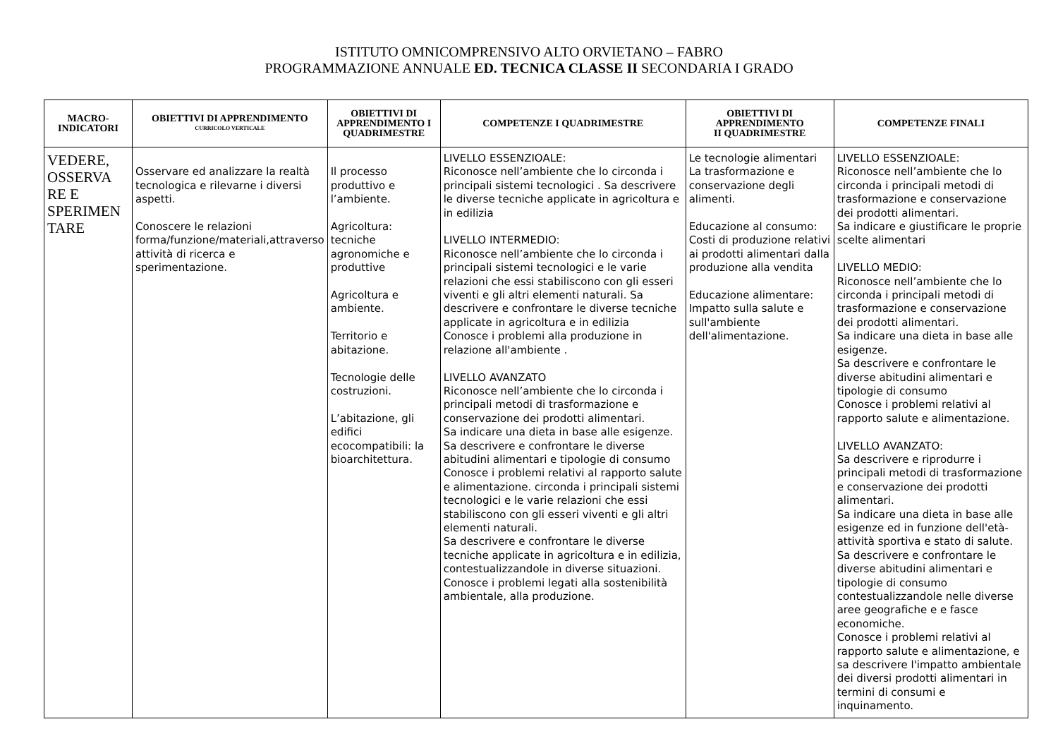ISTITUTO OMNICOMPRENSIVO ALTO ORVIETANO – FABRO
PROGRAMMAZIONE ANNUALE ED. TECNICA CLASSE II SECONDARIA I GRADO
| MACRO- INDICATORI | OBIETTIVI DI APPRENDIMENTO CURRICOLO VERTICALE | OBIETTIVI DI APPRENDIMENTO I QUADRIMESTRE | COMPETENZE I QUADRIMESTRE | OBIETTIVI DI APPRENDIMENTO II QUADRIMESTRE | COMPETENZE FINALI |
| --- | --- | --- | --- | --- | --- |
| VEDERE, OSSERVA RE E SPERIMEN TARE | Osservare ed analizzare la realtà tecnologica e rilevarne i diversi aspetti. Conoscere le relazioni forma/funzione/materiali,attraverso attività di ricerca e sperimentazione. | Il processo produttivo e l’ambiente. Agricoltura: tecniche agronomiche e produttive Agricoltura e ambiente. Territorio e abitazione. Tecnologie delle costruzioni. L’abitazione, gli edifici ecocompatibili: la bioarchitettura. | LIVELLO ESSENZIOALE: Riconosce nell’ambiente che lo circonda i principali sistemi tecnologici . Sa descrivere le diverse tecniche applicate in agricoltura e in edilizia LIVELLO INTERMEDIO: Riconosce nell’ambiente che lo circonda i principali sistemi tecnologici e le varie relazioni che essi stabiliscono con gli esseri viventi e gli altri elementi naturali. Sa descrivere e confrontare le diverse tecniche applicate in agricoltura e in edilizia Conosce i problemi alla produzione in relazione all'ambiente . LIVELLO AVANZATO Riconosce nell’ambiente che lo circonda i principali metodi di trasformazione e conservazione dei prodotti alimentari. Sa indicare una dieta in base alle esigenze. Sa descrivere e confrontare le diverse abitudini alimentari e tipologie di consumo Conosce i problemi relativi al rapporto salute e alimentazione. circonda i principali sistemi tecnologici e le varie relazioni che essi stabiliscono con gli esseri viventi e gli altri elementi naturali. Sa descrivere e confrontare le diverse tecniche applicate in agricoltura e in edilizia, contestualizzandole in diverse situazioni. Conosce i problemi legati alla sostenibilità ambientale, alla produzione. | Le tecnologie alimentari La trasformazione e conservazione degli alimenti. Educazione al consumo: Costi di produzione relativi ai prodotti alimentari dalla produzione alla vendita Educazione alimentare: Impatto sulla salute e sull'ambiente dell'alimentazione. | LIVELLO ESSENZIOALE: Riconosce nell’ambiente che lo circonda i principali metodi di trasformazione e conservazione dei prodotti alimentari. Sa indicare e giustificare le proprie scelte alimentari LIVELLO MEDIO: Riconosce nell’ambiente che lo circonda i principali metodi di trasformazione e conservazione dei prodotti alimentari. Sa indicare una dieta in base alle esigenze. Sa descrivere e confrontare le diverse abitudini alimentari e tipologie di consumo Conosce i problemi relativi al rapporto salute e alimentazione. LIVELLO AVANZATO: Sa descrivere e riprodurre i principali metodi di trasformazione e conservazione dei prodotti alimentari. Sa indicare una dieta in base alle esigenze ed in funzione dell'età-attività sportiva e stato di salute. Sa descrivere e confrontare le diverse abitudini alimentari e tipologie di consumo contestualizzandole nelle diverse aree geografiche e e fasce economiche. Conosce i problemi relativi al rapporto salute e alimentazione, e sa descrivere l'impatto ambientale dei diversi prodotti alimentari in termini di consumi e inquinamento. |